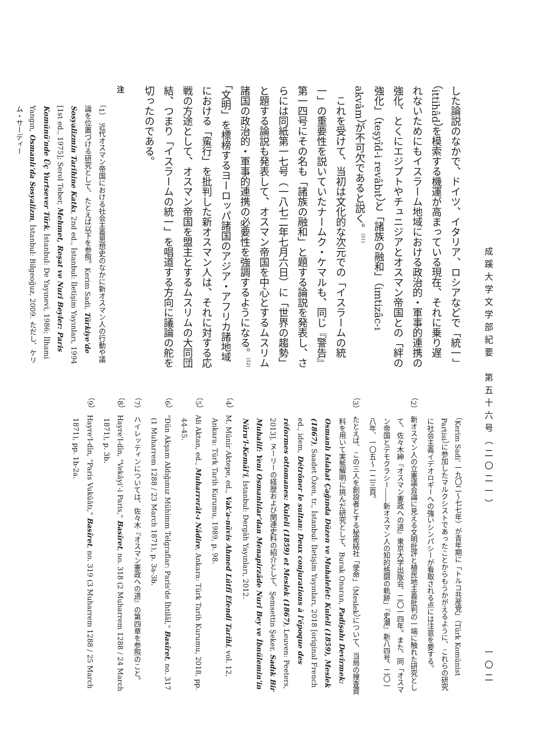成蹊大学文学部紀要　第五十六号（二〇二一） 一〇二
した論説のなかで、ドイツ、イタリア、ロシアなどで「統一」（ittihâd）を模索する機運が高まっている現在、それに乗り遅れないためにもイスラーム地域における政治的・軍事的連携の強化、とくにエジプトやチュニジアとオスマン帝国との「絆の強化」（teşyîd-i revâbıt）と「諸族の融和」（imtizâc-ı akvâm）が不可欠であると説く。<sup>(51)</sup>
これを受けて、当初は文化的な次元での「イスラームの統一」の重要性を説いていたナームク・ケマルも、同じ『警告』第一四号にその名も「諸族の融和」と題する論説を発表し、さらには同紙第一七号（一八七二年七月六日）に「世界の趨勢」と題する論説も発表して、オスマン帝国を中心とするムスリム諸国の政治的・軍事的連携の必要性を強調するようになる。<sup>(52)</sup>「文明」を標榜するヨーロッパ諸国のアジア・アフリカ諸地域における「蛮行」を批判した新オスマン人は、それに対する応戦の方途として、オスマン帝国を盟主とするムスリムの大同団結、つまり「イスラームの統一」を唱道する方向に議論の舵を切ったのである。
注
（1）　近代オスマン帝国における社会主義思想史のなかに新オスマン人の行動や議論を位置づける研究として、たとえば以下を参照。Kerim Sadi, Türkiye'de Sosyalizmin Tarihine Katkı, 2nd ed., İstanbul: İletişim Yayınları, 1994 [1st ed., 1975]; Serol Teber, Mehmet, Reşat ve Nuri Beyler: Paris Komünü'nde Üç Yurtsever Türk, İstanbul: De Yayınevi, 1986; İlhami Yangın, Osmanlı'da Sosyalizm, İstanbul: Bilgeoğuz, 2009. ただし、ケリム・サーディー
（Kerim Sadi' 一九〇二～七七年）が青年期に「トルコ共産党」（Türk Komünist Partisi）に参加したマルクシストであったことからもうかがえるように、これらの研究に社会主義イデオロギーへの強いシンパシーが看取される点には注意を要する。
（2）　新オスマン人の立憲議会論に見える文明批評と植民地主義批判の一端に触れた研究として、佐々木紳『オスマン憲政への道』東京大学出版会、二〇一四年。また、同「オスマン帝国とデモクラシー――新オスマン人の知的格闘の軌跡」『史潮』新八四号、二〇一八年、一〇五～一二三頁。
（3）　たとえば、この三人を創設者とする秘密結社「使命」（Meslek）について、当局の捜査資料を用いて実態解明に挑んだ研究として、Burak Onaran, Padişahı Devirmek: Osmanlı Islahat Çağında Düzen ve Muhalefet: Kuleli (1859), Meslek (1867), Saadet Özen, tr., İstanbul: İletişim Yayınları, 2018 [original French ed., idem, Détrôner le sultan: Deux conjurations à l'époque des réformes ottomanes: Kuleli (1859) et Meslek (1867), Leuven: Peeters, 2013]. ヌーリーの経歴および関連史料の紹介として、Şemsettin Şeker, Sadık Bir Muhalif: Yeni Osmanlılar'dan Menapirzâde Nuri Bey ve İbnülemin'in Nûru'l-Kemâl'i, İstanbul: Dergâh Yayınları, 2012.
（4）　M. Münir Aktepe, ed., Vak'a-nüvis Ahmed Lûtfî Efendi Tarihi, vol. 12, Ankara: Türk Tarih Kurumu, 1989, p. 98.
（5）　Ali Aktan, ed., Muharrerât-ı Nâdire, Ankara: Türk Tarih Kurumu, 2018, pp. 44-45.
（6）　"Dün Akşam Aldığımız Mühimm Telgraflar: Paris'de İhtilâl," Basîret, no. 317 (1 Muharrem 1288 / 23 March 1871), p. 3a-3b.
（7）　ハイレッティンについては、佐々木『オスマン憲政への道』の第四章を参照のこと。
（8）　Hayre'l-dîn, "Vekâyi'-i Paris," Basîret, no. 318 (2 Muharrem 1288 / 24 March 1871), p. 3b.
（9）　Hayre'l-dîn, "Paris Vukûâtı," Basîret, no. 319 (3 Muharrem 1288 / 25 March 1871), pp. 1b-2a.